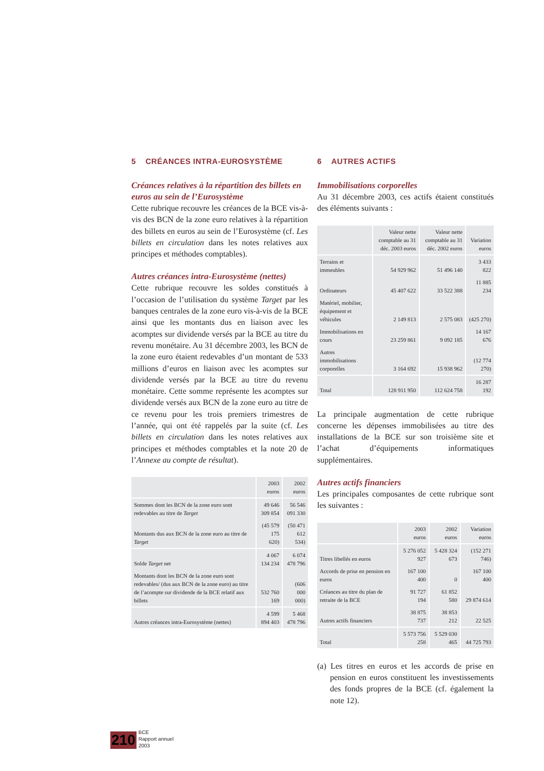5 CRÉANCES INTRA-EUROSYSTÈME
Créances relatives à la répartition des billets en euros au sein de l’Eurosystème
Cette rubrique recouvre les créances de la BCE vis-à-vis des BCN de la zone euro relatives à la répartition des billets en euros au sein de l’Eurosystème (cf. Les billets en circulation dans les notes relatives aux principes et méthodes comptables).
Autres créances intra-Eurosystème (nettes)
Cette rubrique recouvre les soldes constitués à l’occasion de l’utilisation du système Target par les banques centrales de la zone euro vis-à-vis de la BCE ainsi que les montants dus en liaison avec les acomptes sur dividende versés par la BCE au titre du revenu monétaire. Au 31 décembre 2003, les BCN de la zone euro étaient redevables d’un montant de 533 millions d’euros en liaison avec les acomptes sur dividende versés par la BCE au titre du revenu monétaire. Cette somme représente les acomptes sur dividende versés aux BCN de la zone euro au titre de ce revenu pour les trois premiers trimestres de l’année, qui ont été rappelés par la suite (cf. Les billets en circulation dans les notes relatives aux principes et méthodes comptables et la note 20 de l’Annexe au compte de résultat).
| | 2003 euros | 2002 euros |
| --- | --- | --- |
| Sommes dont les BCN de la zone euro sont redevables au titre de Target | 49 646 309 854 | 56 546 091 330 |
| Montants dus aux BCN de la zone euro au titre de Target | (45 579 175 620) | (50 471 612 534) |
| Solde Target net | 4 067 134 234 | 6 074 478 796 |
| Montants dont les BCN de la zone euro sont redevables/ (dus aux BCN de la zone euro) au titre de l’acompte sur dividende de la BCE relatif aux billets | 532 760 169 | (606 000 000) |
| Autres créances intra-Eurosystème (nettes) | 4 599 894 403 | 5 468 478 796 |
6 AUTRES ACTIFS
Immobilisations corporelles
Au 31 décembre 2003, ces actifs étaient constitués des éléments suivants :
| | Valeur nette comptable au 31 déc. 2003 euros | Valeur nette comptable au 31 déc. 2002 euros | Variation euros |
| --- | --- | --- | --- |
| Terrains et immeubles | 54 929 962 | 51 496 140 | 3 433 822 |
| Ordinateurs | 45 407 622 | 33 522 388 | 11 885 234 |
| Matériel, mobilier, équipement et véhicules | 2 149 813 | 2 575 083 | (425 270) |
| Immobilisations en cours | 23 259 861 | 9 092 185 | 14 167 676 |
| Autres immobilisations corporelles | 3 164 692 | 15 938 962 | (12 774 270) |
| Total | 128 911 950 | 112 624 758 | 16 287 192 |
La principale augmentation de cette rubrique concerne les dépenses immobilisées au titre des installations de la BCE sur son troisième site et l’achat d’équipements informatiques supplémentaires.
Autres actifs financiers
Les principales composantes de cette rubrique sont les suivantes :
| | 2003 euros | 2002 euros | Variation euros |
| --- | --- | --- | --- |
| Titres libellés en euros | 5 276 052 927 | 5 428 324 673 | (152 271 746) |
| Accords de prise en pension en euros | 167 100 400 | 0 | 167 100 400 |
| Créances au titre du plan de retraite de la BCE | 91 727 194 | 61 852 580 | 29 874 614 |
| Autres actifs financiers | 38 875 737 | 38 853 212 | 22 525 |
| Total | 5 573 756 258 | 5 529 030 465 | 44 725 793 |
(a) Les titres en euros et les accords de prise en pension en euros constituent les investissements des fonds propres de la BCE (cf. également la note 12).
210 BCE
Rapport annuel
2003